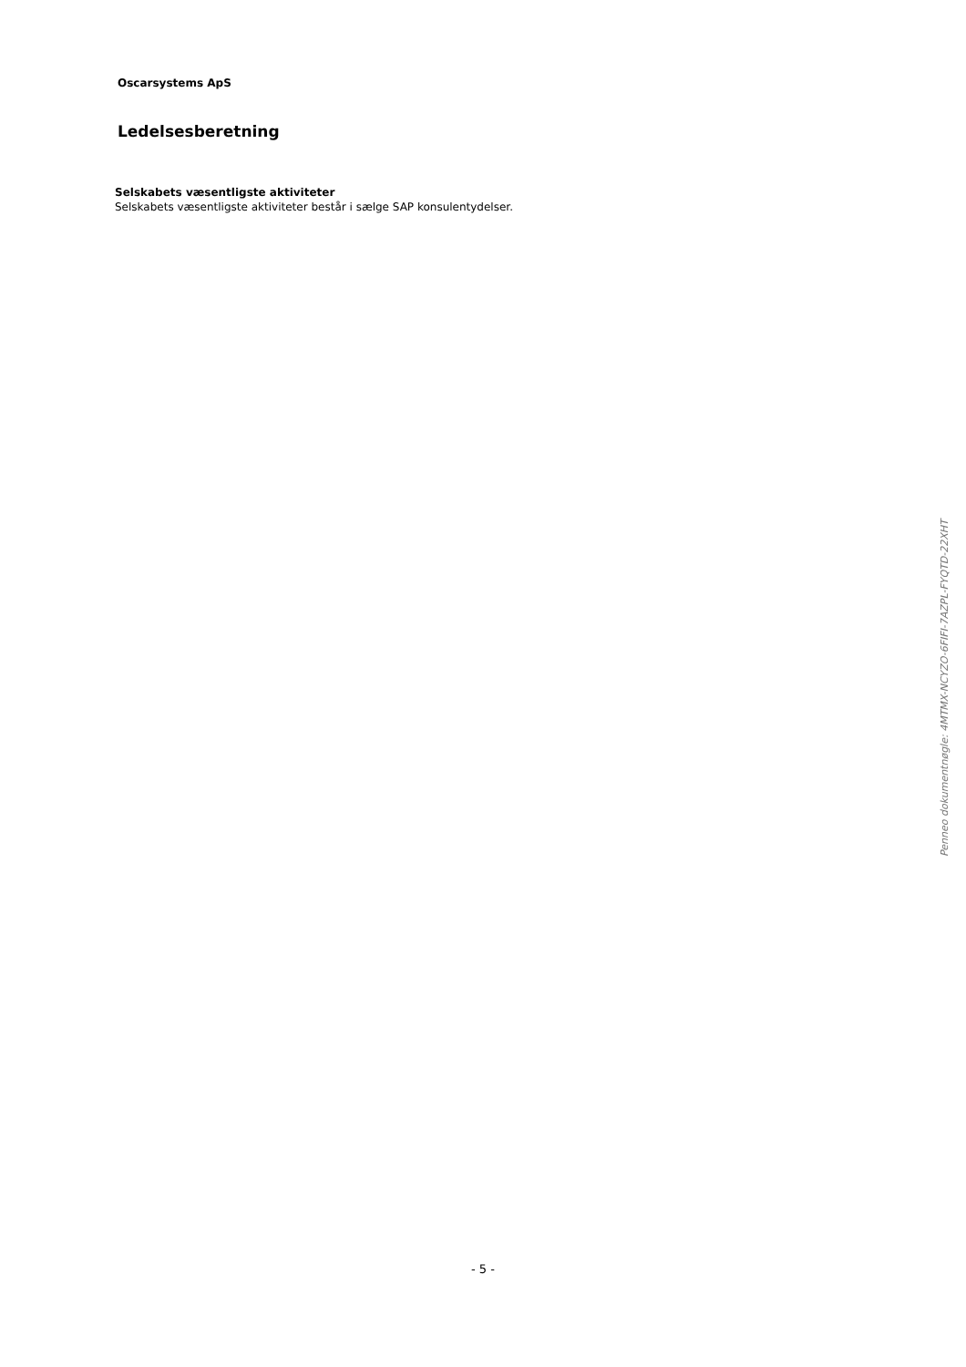Oscarsystems ApS
Ledelsesberetning
Selskabets væsentligste aktiviteter
Selskabets væsentligste aktiviteter består i sælge SAP konsulentydelser.
Penneo dokumentnøgle: 4MTMX-NCYZO-6FIFI-7AZPL-FYQTD-22XHT
- 5 -